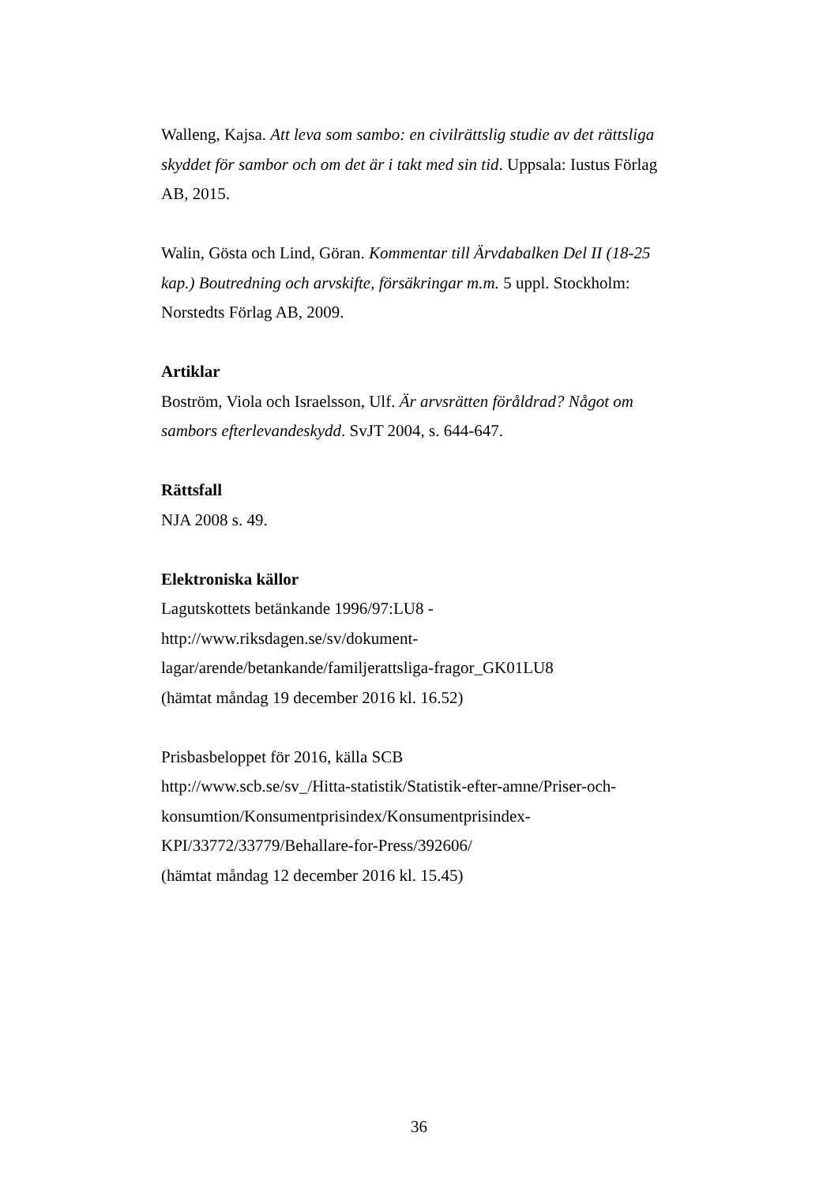Walleng, Kajsa. Att leva som sambo: en civilrättslig studie av det rättsliga skyddet för sambor och om det är i takt med sin tid. Uppsala: Iustus Förlag AB, 2015.
Walin, Gösta och Lind, Göran. Kommentar till Ärvdabalken Del II (18-25 kap.) Boutredning och arvskifte, försäkringar m.m. 5 uppl. Stockholm: Norstedts Förlag AB, 2009.
Artiklar
Boström, Viola och Israelsson, Ulf. Är arvsrätten föråldrad? Något om sambors efterlevandeskydd. SvJT 2004, s. 644-647.
Rättsfall
NJA 2008 s. 49.
Elektroniska källor
Lagutskottets betänkande 1996/97:LU8 -
http://www.riksdagen.se/sv/dokument-
lagar/arende/betankande/familjerattsliga-fragor_GK01LU8
(hämtat måndag 19 december 2016 kl. 16.52)
Prisbasbeloppet för 2016, källa SCB
http://www.scb.se/sv_/Hitta-statistik/Statistik-efter-amne/Priser-och-
konsumtion/Konsumentprisindex/Konsumentprisindex-
KPI/33772/33779/Behallare-for-Press/392606/
(hämtat måndag 12 december 2016 kl. 15.45)
36